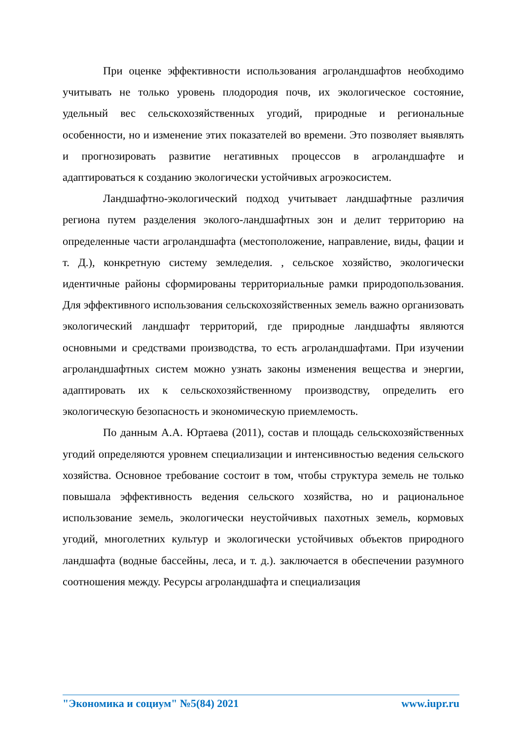При оценке эффективности использования агроландшафтов необходимо учитывать не только уровень плодородия почв, их экологическое состояние, удельный вес сельскохозяйственных угодий, природные и региональные особенности, но и изменение этих показателей во времени. Это позволяет выявлять и прогнозировать развитие негативных процессов в агроландшафте и адаптироваться к созданию экологически устойчивых агроэкосистем.
Ландшафтно-экологический подход учитывает ландшафтные различия региона путем разделения эколого-ландшафтных зон и делит территорию на определенные части агроландшафта (местоположение, направление, виды, фации и т. Д.), конкретную систему земледелия. , сельское хозяйство, экологически идентичные районы сформированы территориальные рамки природопользования. Для эффективного использования сельскохозяйственных земель важно организовать экологический ландшафт территорий, где природные ландшафты являются основными и средствами производства, то есть агроландшафтами. При изучении агроландшафтных систем можно узнать законы изменения вещества и энергии, адаптировать их к сельскохозяйственному производству, определить его экологическую безопасность и экономическую приемлемость.
По данным А.А. Юртаева (2011), состав и площадь сельскохозяйственных угодий определяются уровнем специализации и интенсивностью ведения сельского хозяйства. Основное требование состоит в том, чтобы структура земель не только повышала эффективность ведения сельского хозяйства, но и рациональное использование земель, экологически неустойчивых пахотных земель, кормовых угодий, многолетних культур и экологически устойчивых объектов природного ландшафта (водные бассейны, леса, и т. д.). заключается в обеспечении разумного соотношения между. Ресурсы агроландшафта и специализация
"Экономика и социум" №5(84) 2021 www.iupr.ru